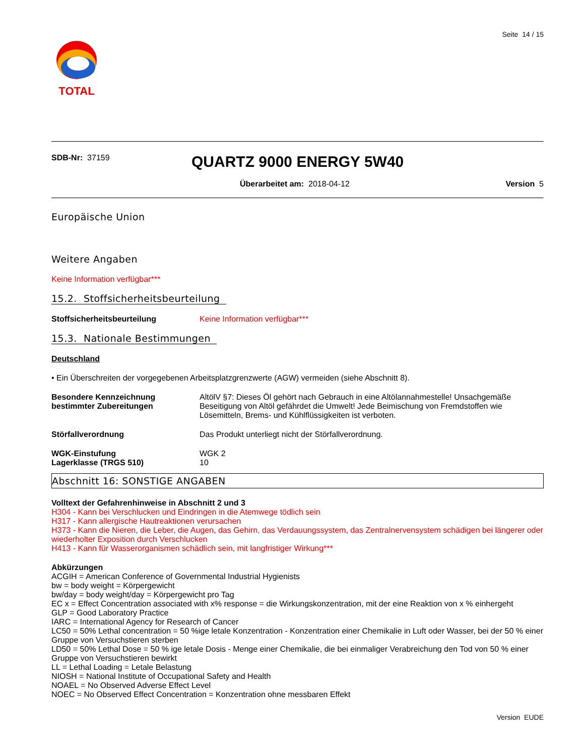TOTAL
Seite 14 / 15
SDB-Nr: 37159
QUARTZ 9000 ENERGY 5W40
Überarbeitet am: 2018-04-12 Version 5
Europäische Union
Weitere Angaben
Keine Information verfügbar***
15.2. Stoffsicherheitsbeurteilung
Stoffsicherheitsbeurteilung Keine Information verfügbar***
15.3. Nationale Bestimmungen
Deutschland
• Ein Überschreiten der vorgegebenen Arbeitsplatzgrenzwerte (AGW) vermeiden (siehe Abschnitt 8).
Besondere Kennzeichnung bestimmter Zubereitungen
AltölV §7: Dieses Öl gehört nach Gebrauch in eine Altölannahmestelle! Unsachgemäße Beseitigung von Altöl gefährdet die Umwelt! Jede Beimischung von Fremdstoffen wie Lösemitteln, Brems- und Kühlflüssigkeiten ist verboten.
Störfallverordnung Das Produkt unterliegt nicht der Störfallverordnung.
WGK-Einstufung
Lagerklasse (TRGS 510)
WGK 2
10
Abschnitt 16: SONSTIGE ANGABEN
Volltext der Gefahrenhinweise in Abschnitt 2 und 3
H304 - Kann bei Verschlucken und Eindringen in die Atemwege tödlich sein
H317 - Kann allergische Hautreaktionen verursachen
H373 - Kann die Nieren, die Leber, die Augen, das Gehirn, das Verdauungssystem, das Zentralnervensystem schädigen bei längerer oder wiederholter Exposition durch Verschlucken
H413 - Kann für Wasserorganismen schädlich sein, mit langfristiger Wirkung***
Abkürzungen
ACGIH = American Conference of Governmental Industrial Hygienists
bw = body weight = Körpergewicht
bw/day = body weight/day = Körpergewicht pro Tag
EC x = Effect Concentration associated with x% response = die Wirkungskonzentration, mit der eine Reaktion von x % einhergeht
GLP = Good Laboratory Practice
IARC = International Agency for Research of Cancer
LC50 = 50% Lethal concentration = 50 %ige letale Konzentration - Konzentration einer Chemikalie in Luft oder Wasser, bei der 50 % einer Gruppe von Versuchstieren sterben
LD50 = 50% Lethal Dose = 50 % ige letale Dosis - Menge einer Chemikalie, die bei einmaliger Verabreichung den Tod von 50 % einer Gruppe von Versuchstieren bewirkt
LL = Lethal Loading = Letale Belastung
NIOSH = National Institute of Occupational Safety and Health
NOAEL = No Observed Adverse Effect Level
NOEC = No Observed Effect Concentration = Konzentration ohne messbaren Effekt
Version EUDE